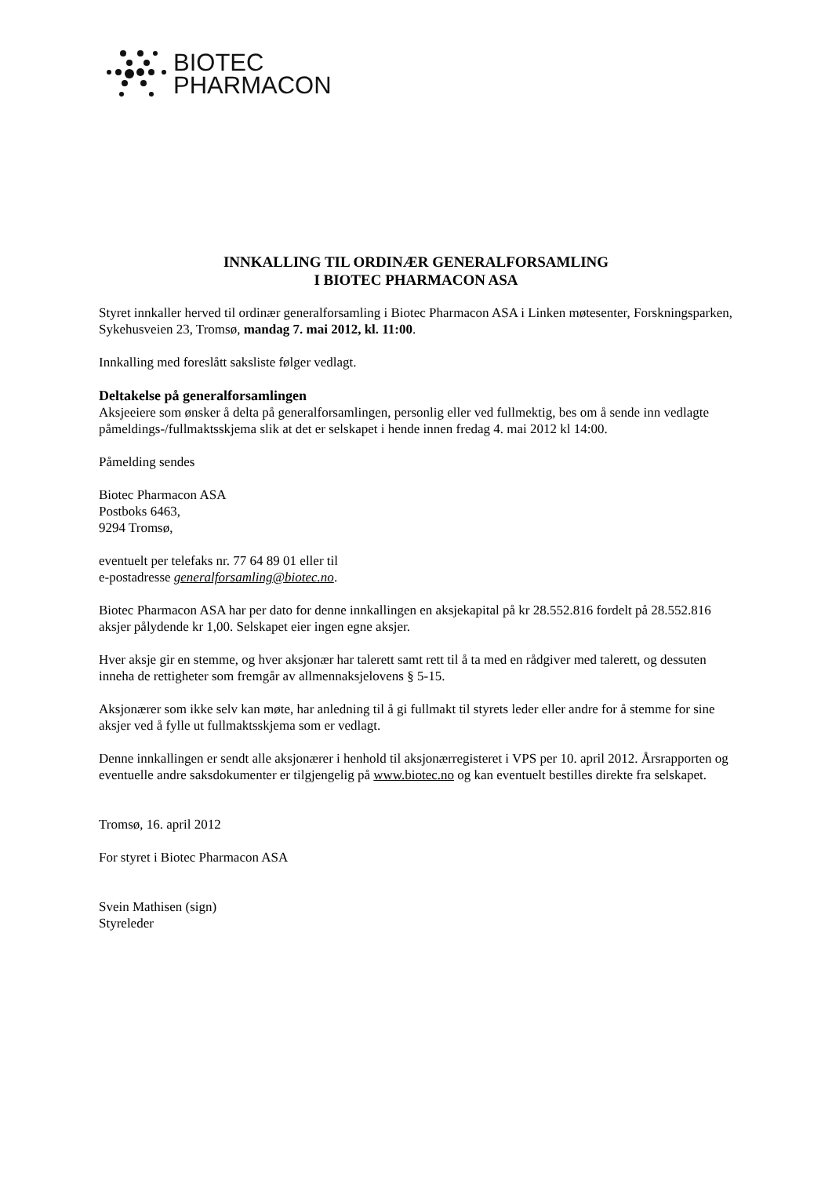BIOTEC
PHARMACON
INNKALLING TIL ORDINÆR GENERALFORSAMLING
I BIOTEC PHARMACON ASA
Styret innkaller herved til ordinær generalforsamling i Biotec Pharmacon ASA i Linken møtesenter, Forskningsparken, Sykehusveien 23, Tromsø, mandag 7. mai 2012, kl. 11:00.
Innkalling med foreslått saksliste følger vedlagt.
Deltakelse på generalforsamlingen
Aksjeeiere som ønsker å delta på generalforsamlingen, personlig eller ved fullmektig, bes om å sende inn vedlagte påmeldings-/fullmaktsskjema slik at det er selskapet i hende innen fredag 4. mai 2012 kl 14:00.
Påmelding sendes
Biotec Pharmacon ASA
Postboks 6463,
9294 Tromsø,
eventuelt per telefaks nr. 77 64 89 01 eller til
e-postadresse generalforsamling@biotec.no.
Biotec Pharmacon ASA har per dato for denne innkallingen en aksjekapital på kr 28.552.816 fordelt på 28.552.816 aksjer pålydende kr 1,00. Selskapet eier ingen egne aksjer.
Hver aksje gir en stemme, og hver aksjonær har talerett samt rett til å ta med en rådgiver med talerett, og dessuten inneha de rettigheter som fremgår av allmennaksjelovens § 5-15.
Aksjonærer som ikke selv kan møte, har anledning til å gi fullmakt til styrets leder eller andre for å stemme for sine aksjer ved å fylle ut fullmaktsskjema som er vedlagt.
Denne innkallingen er sendt alle aksjonærer i henhold til aksjonærregisteret i VPS per 10. april 2012. Årsrapporten og eventuelle andre saksdokumenter er tilgjengelig på www.biotec.no og kan eventuelt bestilles direkte fra selskapet.
Tromsø, 16. april 2012
For styret i Biotec Pharmacon ASA
Svein Mathisen (sign)
Styreleder